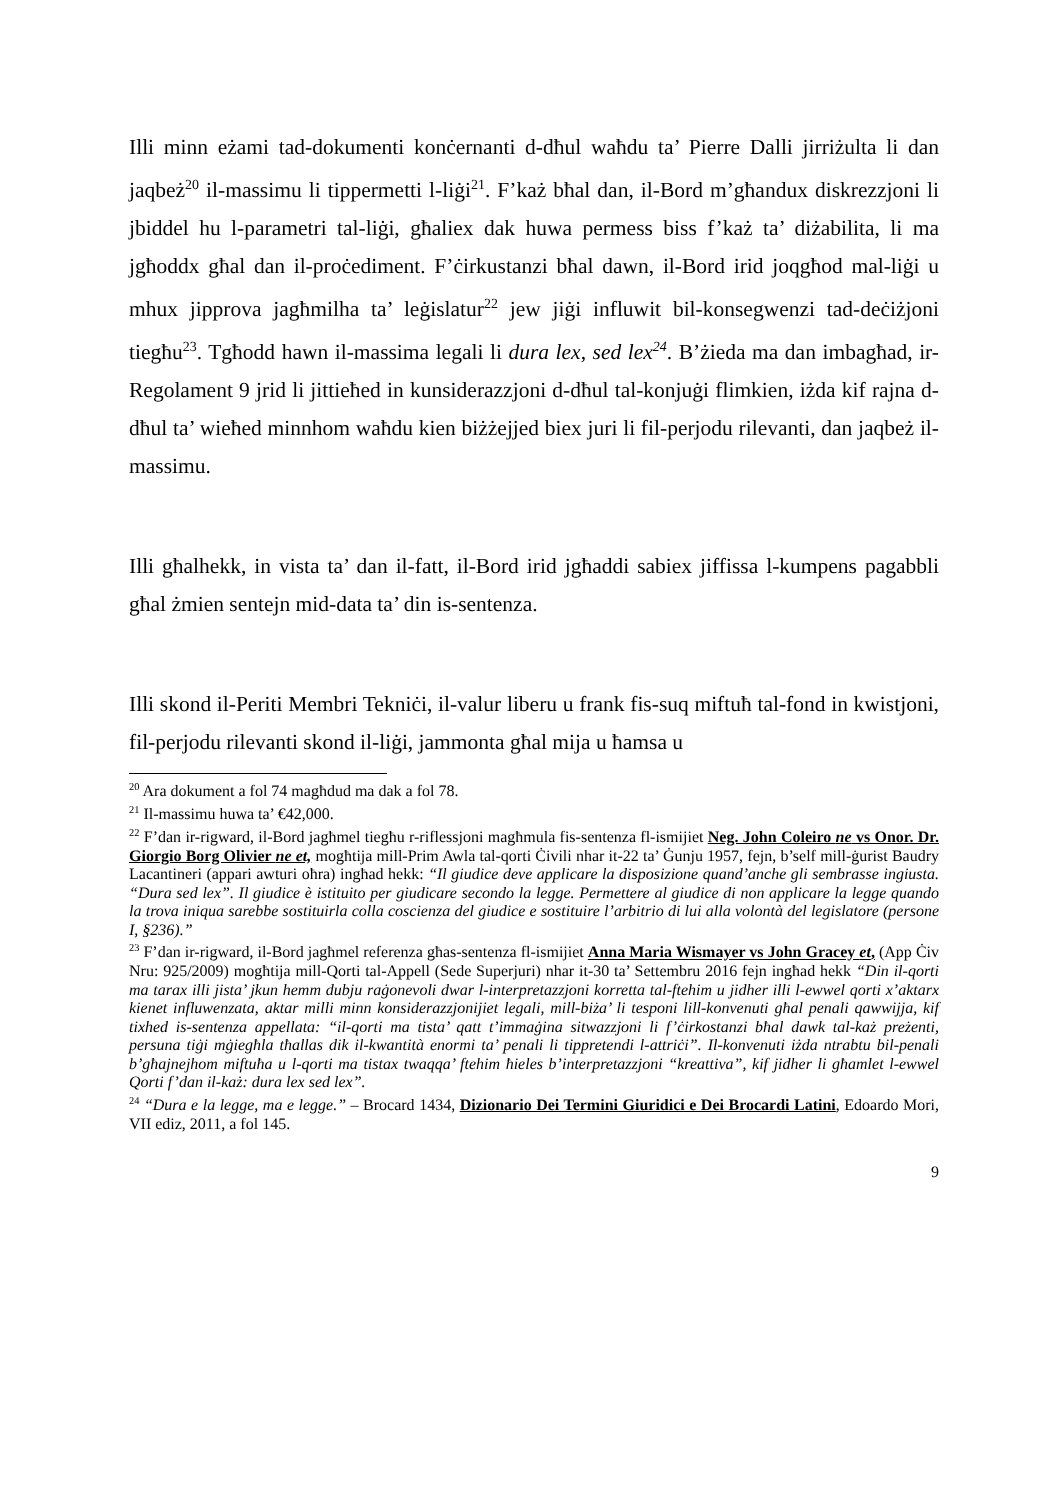Illi minn eżami tad-dokumenti konċernanti d-dħul waħdu ta’ Pierre Dalli jirriżulta li dan jaqbeż<sup>20</sup> il-massimu li tippermetti l-liġi<sup>21</sup>. F’każ bħal dan, il-Bord m’għandux diskrezzjoni li jbiddel hu l-parametri tal-liġi, għaliex dak huwa permess biss f’każ ta’ diżabilita, li ma jgħoddx għal dan il-proċediment. F’ċirkustanzi bħal dawn, il-Bord irid joqgħod mal-liġi u mhux jipprova jagħmilha ta’ leġislatur<sup>22</sup> jew jiġi influwit bil-konsegwenzi tad-deċiżjoni tiegħu<sup>23</sup>. Tgħodd hawn il-massima legali li dura lex, sed lex<sup>24</sup>. B’żieda ma dan imbagħad, ir-Regolament 9 jrid li jittieħed in kunsiderazzjoni d-dħul tal-konjuġi flimkien, iżda kif rajna d-dħul ta’ wieħed minnhom waħdu kien biżżejjed biex juri li fil-perjodu rilevanti, dan jaqbeż il-massimu.
Illi għalhekk, in vista ta’ dan il-fatt, il-Bord irid jgħaddi sabiex jiffissa l-kumpens pagabbli għal żmien sentejn mid-data ta’ din is-sentenza.
Illi skond il-Periti Membri Tekniċi, il-valur liberu u frank fis-suq miftuħ tal-fond in kwistjoni, fil-perjodu rilevanti skond il-liġi, jammonta għal mija u ħamsa u
<sup>20</sup> Ara dokument a fol 74 magħdud ma dak a fol 78.
<sup>21</sup> Il-massimu huwa ta’ €42,000.
<sup>22</sup> F’dan ir-rigward, il-Bord jagħmel tiegħu r-riflessjoni magħmula fis-sentenza fl-ismijiet Neg. John Coleiro ne vs Onor. Dr. Giorgio Borg Olivier ne et, mogħtija mill-Prim Awla tal-qorti Ċivili nhar it-22 ta’ Ġunju 1957, fejn, b’self mill-ġurist Baudry Lacantineri (appari awturi oħra) ingħad hekk: “Il giudice deve applicare la disposizione quand’anche gli sembrasse ingiusta. “Dura sed lex”. Il giudice è istituito per giudicare secondo la legge. Permettere al giudice di non applicare la legge quando la trova iniqua sarebbe sostituirla colla coscienza del giudice e sostituire l’arbitrio di lui alla volontà del legislatore (persone I, §236).”
<sup>23</sup> F’dan ir-rigward, il-Bord jagħmel referenza għas-sentenza fl-ismijiet Anna Maria Wismayer vs John Gracey et, (App Ċiv Nru: 925/2009) mogħtija mill-Qorti tal-Appell (Sede Superjuri) nhar it-30 ta’ Settembru 2016 fejn ingħad hekk “Din il-qorti ma tarax illi jista’ jkun hemm dubju raġonevoli dwar l-interpretazzjoni korretta tal-ftehim u jidher illi l-ewwel qorti x’aktarx kienet influwenzata, aktar milli minn konsiderazzjonijiet legali, mill-biża’ li tesponi lill-konvenuti għal penali qawwijja, kif tixhed is-sentenza appellata: “il-qorti ma tista’ qatt t’immaġina sitwazzjoni li f’ċirkostanzi bħal dawk tal-każ preżenti, persuna tiġi mġiegħla tħallas dik il-kwantità enormi ta’ penali li tippretendi l-attriċi”. Il-konvenuti iżda ntrabtu bil-penali b’għajnejhom miftuħa u l-qorti ma tistax twaqqa’ ftehim ħieles b’interpretazzjoni “kreattiva”, kif jidher li għamlet l-ewwel Qorti f’dan il-każ: dura lex sed lex”.
<sup>24</sup> “Dura e la legge, ma e legge.” – Brocard 1434, Dizionario Dei Termini Giuridici e Dei Brocardi Latini, Edoardo Mori, VII ediz, 2011, a fol 145.
9